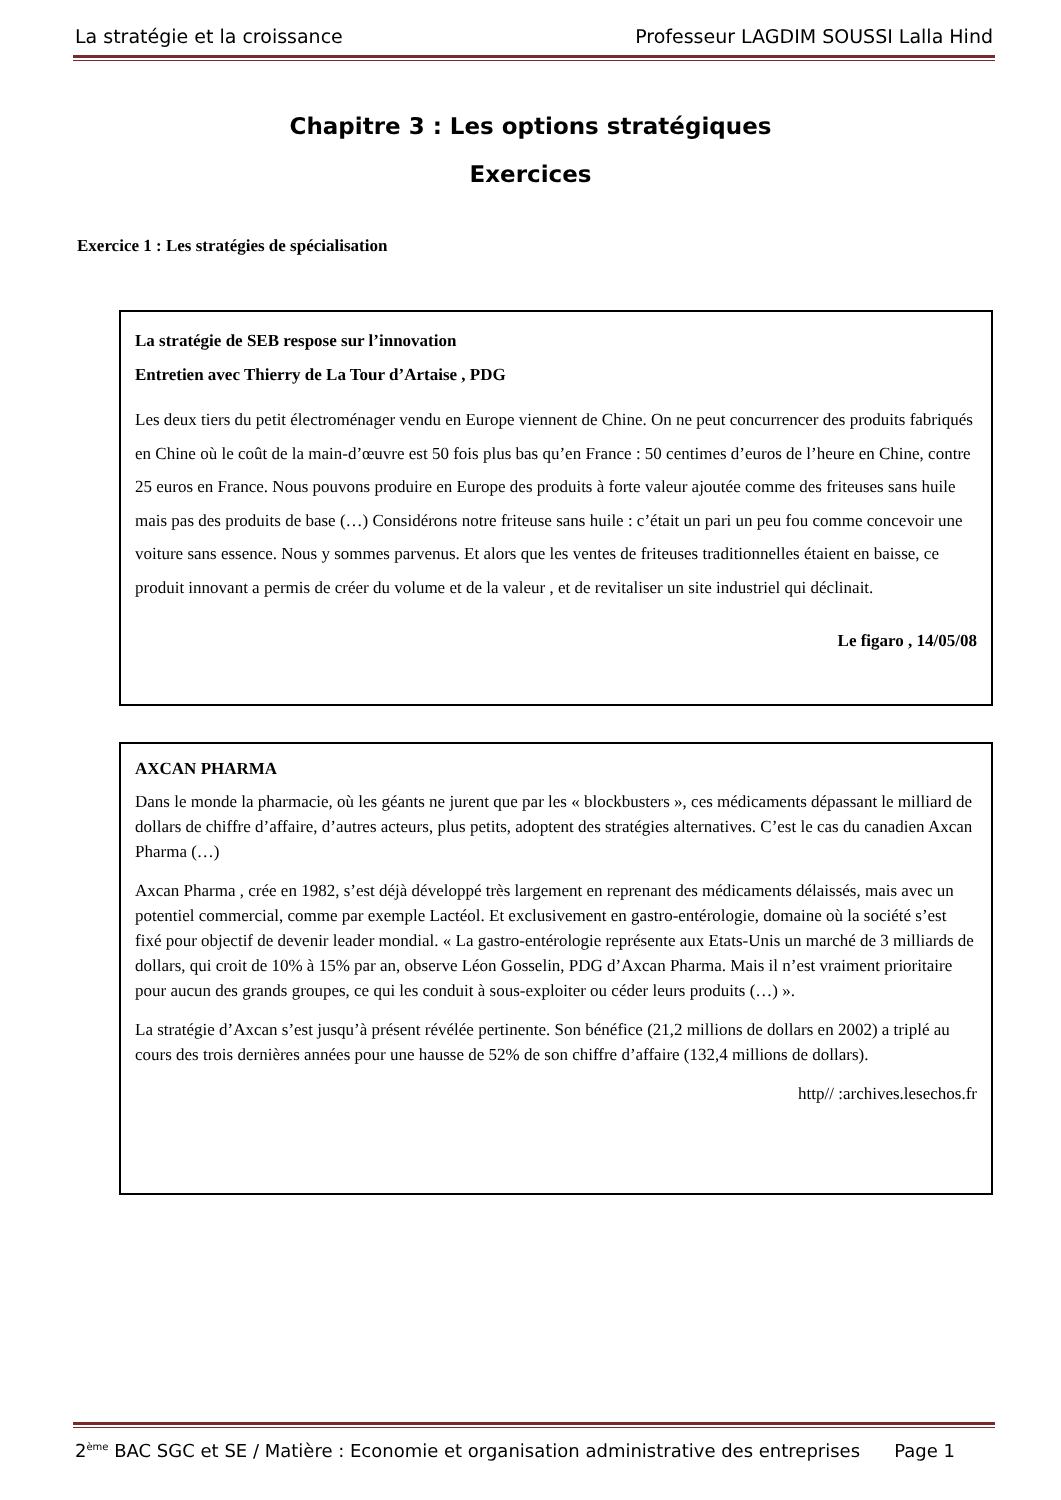La stratégie et la croissance Professeur LAGDIM SOUSSI Lalla Hind
Chapitre 3 : Les options stratégiques
Exercices
Exercice 1 : Les stratégies de spécialisation
La stratégie de SEB respose sur l’innovation
Entretien avec Thierry de La Tour d’Artaise , PDG
Les deux tiers du petit électroménager vendu en Europe viennent de Chine. On ne peut concurrencer des produits fabriqués en Chine où le coût de la main-d’œuvre est 50 fois plus bas qu’en France : 50 centimes d’euros de l’heure en Chine, contre 25 euros en France. Nous pouvons produire en Europe des produits à forte valeur ajoutée comme des friteuses sans huile mais pas des produits de base (…) Considérons notre friteuse sans huile : c’était un pari un peu fou comme concevoir une voiture sans essence. Nous y sommes parvenus. Et alors que les ventes de friteuses traditionnelles étaient en baisse, ce produit innovant a permis de créer du volume et de la valeur , et de revitaliser un site industriel qui déclinait.
Le figaro , 14/05/08
AXCAN PHARMA
Dans le monde la pharmacie, où les géants ne jurent que par les « blockbusters », ces médicaments dépassant le milliard de dollars de chiffre d’affaire, d’autres acteurs, plus petits, adoptent des stratégies alternatives. C’est le cas du canadien Axcan Pharma (…)
Axcan Pharma , crée en 1982, s’est déjà développé très largement en reprenant des médicaments délaissés, mais avec un potentiel commercial, comme par exemple Lactéol. Et exclusivement en gastro-entérologie, domaine où la société s’est fixé pour objectif de devenir leader mondial. « La gastro-entérologie représente aux Etats-Unis un marché de 3 milliards de dollars, qui croit de 10% à 15% par an, observe Léon Gosselin, PDG d’Axcan Pharma. Mais il n’est vraiment prioritaire pour aucun des grands groupes, ce qui les conduit à sous-exploiter ou céder leurs produits (…) ».
La stratégie d’Axcan s’est jusqu’à présent révélée pertinente. Son bénéfice (21,2 millions de dollars en 2002) a triplé au cours des trois dernières années pour une hausse de 52% de son chiffre d’affaire (132,4 millions de dollars).
http// :archives.lesechos.fr
2<sup>ème</sup> BAC SGC et SE / Matière : Economie et organisation administrative des entreprises Page 1